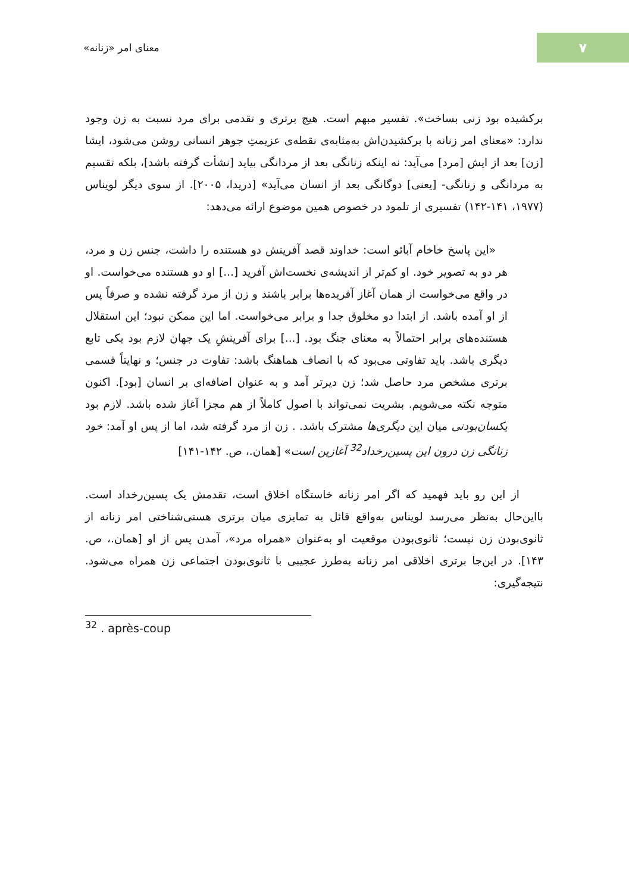معنای امر «زنانه»
۷
برکشیده بود زنی بساخت». تفسیر مبهم است. هیچ برتری و تقدمی برای مرد نسبت به زن وجود ندارد: «معنای امر زنانه با برکشیدن‌اش به‌مثابه‌ی نقطه‌ی عزیمتِ جوهر انسانی روشن می‌شود، ایشا [زن] بعد از ایش [مرد] می‌آید: نه اینکه زنانگی بعد از مردانگی بیاید [نشأت گرفته باشد]، بلکه تقسیم به مردانگی و زنانگی- [یعنی] دوگانگی بعد از انسان می‌آید» [دریدا، ۲۰۰۵]. از سوی دیگر لویناس (۱۹۷۷، ۱۴۱-۱۴۲) تفسیری از تلمود در خصوص همین موضوع ارائه می‌دهد:
«این پاسخ خاخام آبائو است: خداوند قصد آفرینش دو هستنده را داشت، جنس زن و مرد، هر دو به تصویر خود. او کم‌تر از اندیشه‌ی نخست‌اش آفرید [...] او دو هستنده می‌خواست. او در واقع می‌خواست از همان آغاز آفریده‌ها برابر باشند و زن از مرد گرفته نشده و صرفاً پس از او آمده باشد. از ابتدا دو مخلوق جدا و برابر می‌خواست. اما این ممکن نبود؛ این استقلال هستنده‌های برابر احتمالاً به معنای جنگ بود. [...] برای آفرینشِ یک جهان لازم بود یکی تابع دیگری باشد. باید تفاوتی می‌بود که با انصاف هماهنگ باشد: تفاوت در جنس؛ و نهایتاً قسمی برتری مشخص مرد حاصل شد؛ زن دیرتر آمد و به عنوان اضافه‌ای بر انسان [بود]. اکنون متوجه نکته می‌شویم. بشریت نمی‌تواند با اصول کاملاً از هم مجزا آغاز شده باشد. لازم بود یکسان‌بودنی میان این دیگری‌ها مشترک باشد. . زن از مرد گرفته شد، اما از پس او آمد: خود زنانگی زن درون این پسین‌رخداد<sup>32</sup> آغازین است» [همان.، ص. ۱۴۲-۱۴۱]
از این رو باید فهمید که اگر امر زنانه خاستگاه اخلاق است، تقدمش یک پسین‌رخداد است. بااین‌حال به‌نظر می‌رسد لویناس به‌واقع قائل به تمایزی میان برتری هستی‌شناختی امر زنانه از ثانوی‌بودن زن نیست؛ ثانوی‌بودن موقعیت او به‌عنوان «همراه مرد»، آمدن پس از او [همان.، ص. ۱۴۳]. در این‌جا برتری اخلاقی امر زنانه به‌طرز عجیبی با ثانوی‌بودن اجتماعی زن همراه می‌شود. نتیجه‌گیری:
<sup>32</sup> . après-coup